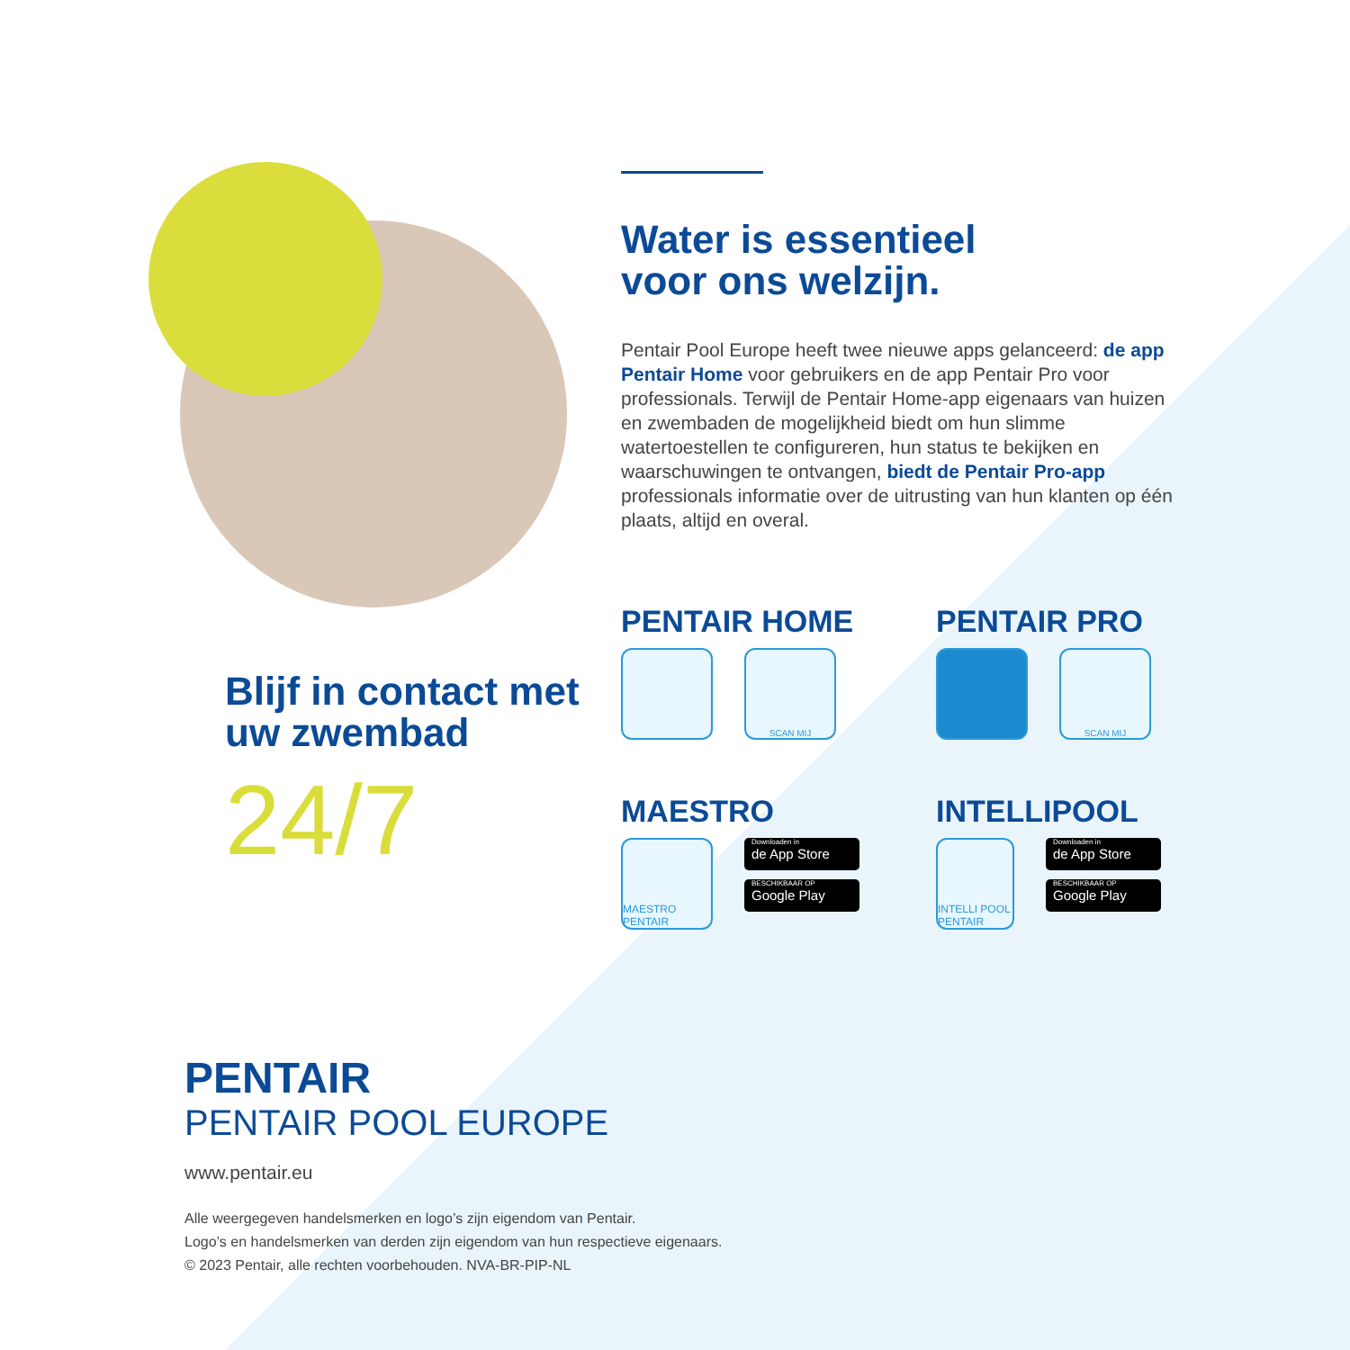Blijf in contact met uw zwembad
24/7
Water is essentieel
voor ons welzijn.
Pentair Pool Europe heeft twee nieuwe apps gelanceerd: de app Pentair Home voor gebruikers en de app Pentair Pro voor professionals. Terwijl de Pentair Home-app eigenaars van huizen en zwembaden de mogelijkheid biedt om hun slimme watertoestellen te configureren, hun status te bekijken en waarschuwingen te ontvangen, biedt de Pentair Pro-app professionals informatie over de uitrusting van hun klanten op één plaats, altijd en overal.
PENTAIR HOME
SCAN MIJ
PENTAIR PRO
SCAN MIJ
MAESTRO
MAESTRO PENTAIR
Downloaden in
de App Store
BESCHIKBAAR OP
Google Play
INTELLIPOOL
INTELLI POOL PENTAIR
Downloaden in
de App Store
BESCHIKBAAR OP
Google Play
PENTAIR
PENTAIR POOL EUROPE
www.pentair.eu
Alle weergegeven handelsmerken en logo’s zijn eigendom van Pentair.
Logo’s en handelsmerken van derden zijn eigendom van hun respectieve eigenaars.
© 2023 Pentair, alle rechten voorbehouden. NVA-BR-PIP-NL